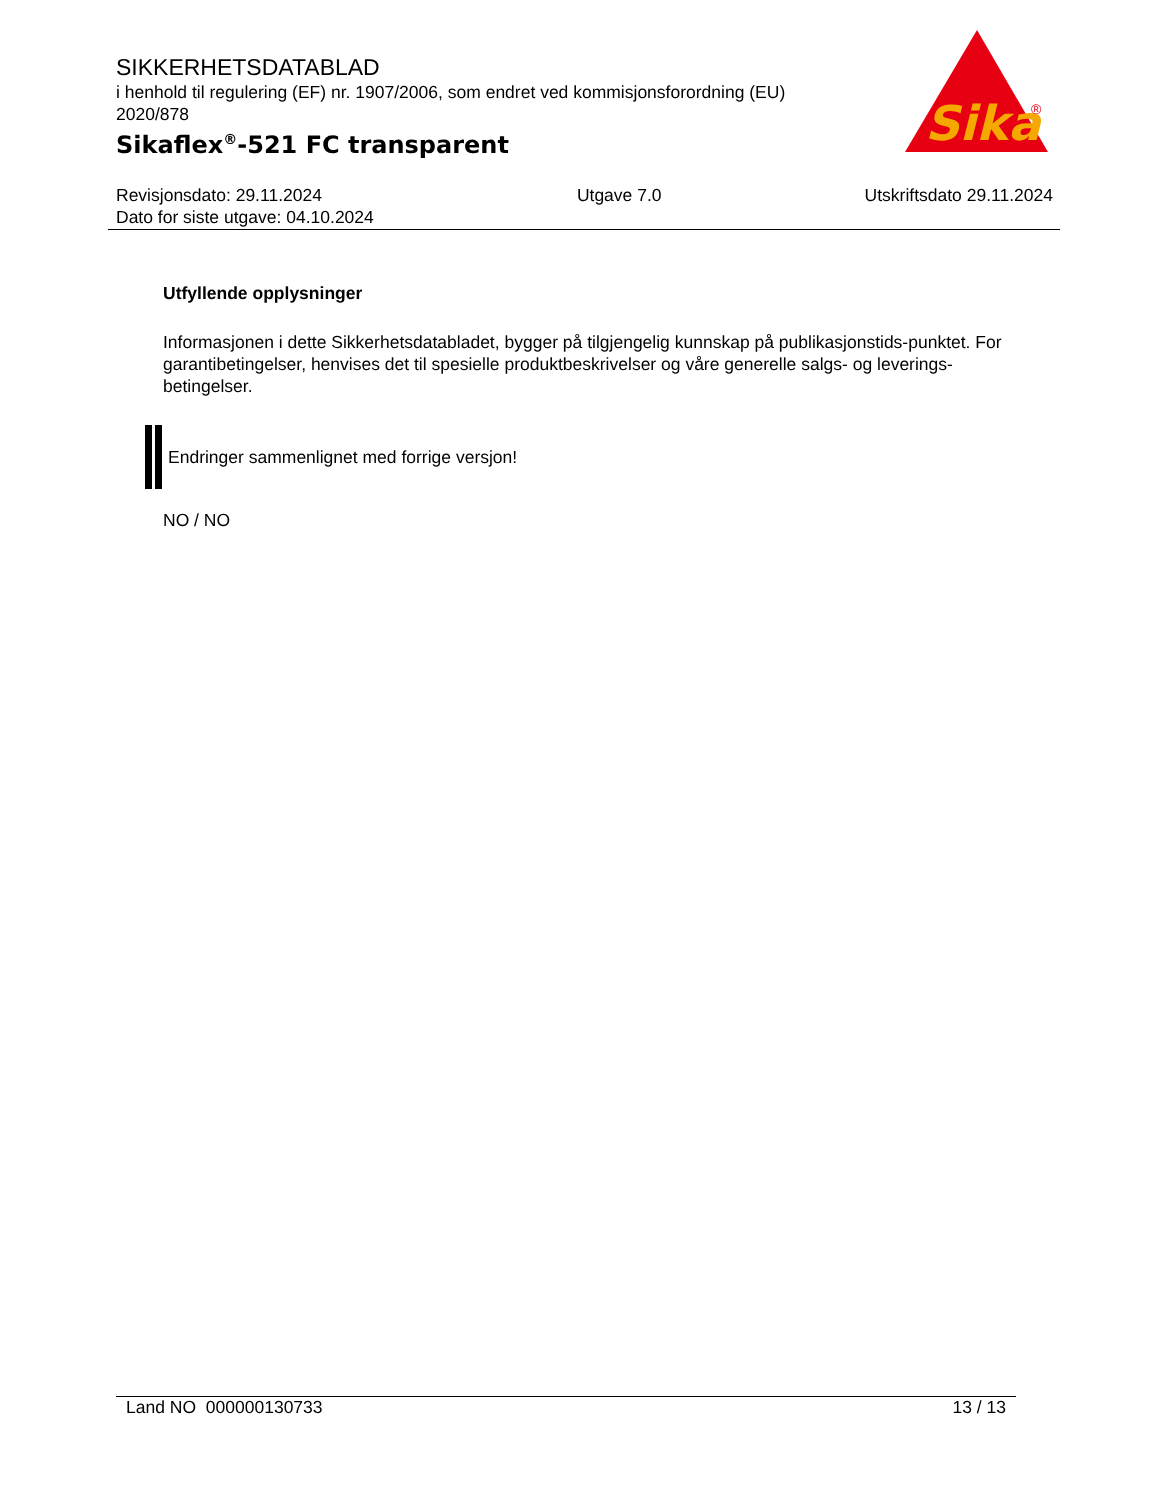SIKKERHETSDATABLAD
i henhold til regulering (EF) nr. 1907/2006, som endret ved kommisjonsforordning (EU) 2020/878
Sikaflex<sup>®</sup>-521 FC transparent
Sika
®
Revisjonsdato: 29.11.2024
Dato for siste utgave: 04.10.2024
Utgave 7.0 Utskriftsdato 29.11.2024
Utfyllende opplysninger
Informasjonen i dette Sikkerhetsdatabladet, bygger på tilgjengelig kunnskap på publikasjonstids-punktet. For garantibetingelser, henvises det til spesielle produktbeskrivelser og våre generelle salgs- og leverings- betingelser.
Endringer sammenlignet med forrige versjon!
NO / NO
Land NO 000000130733 13 / 13